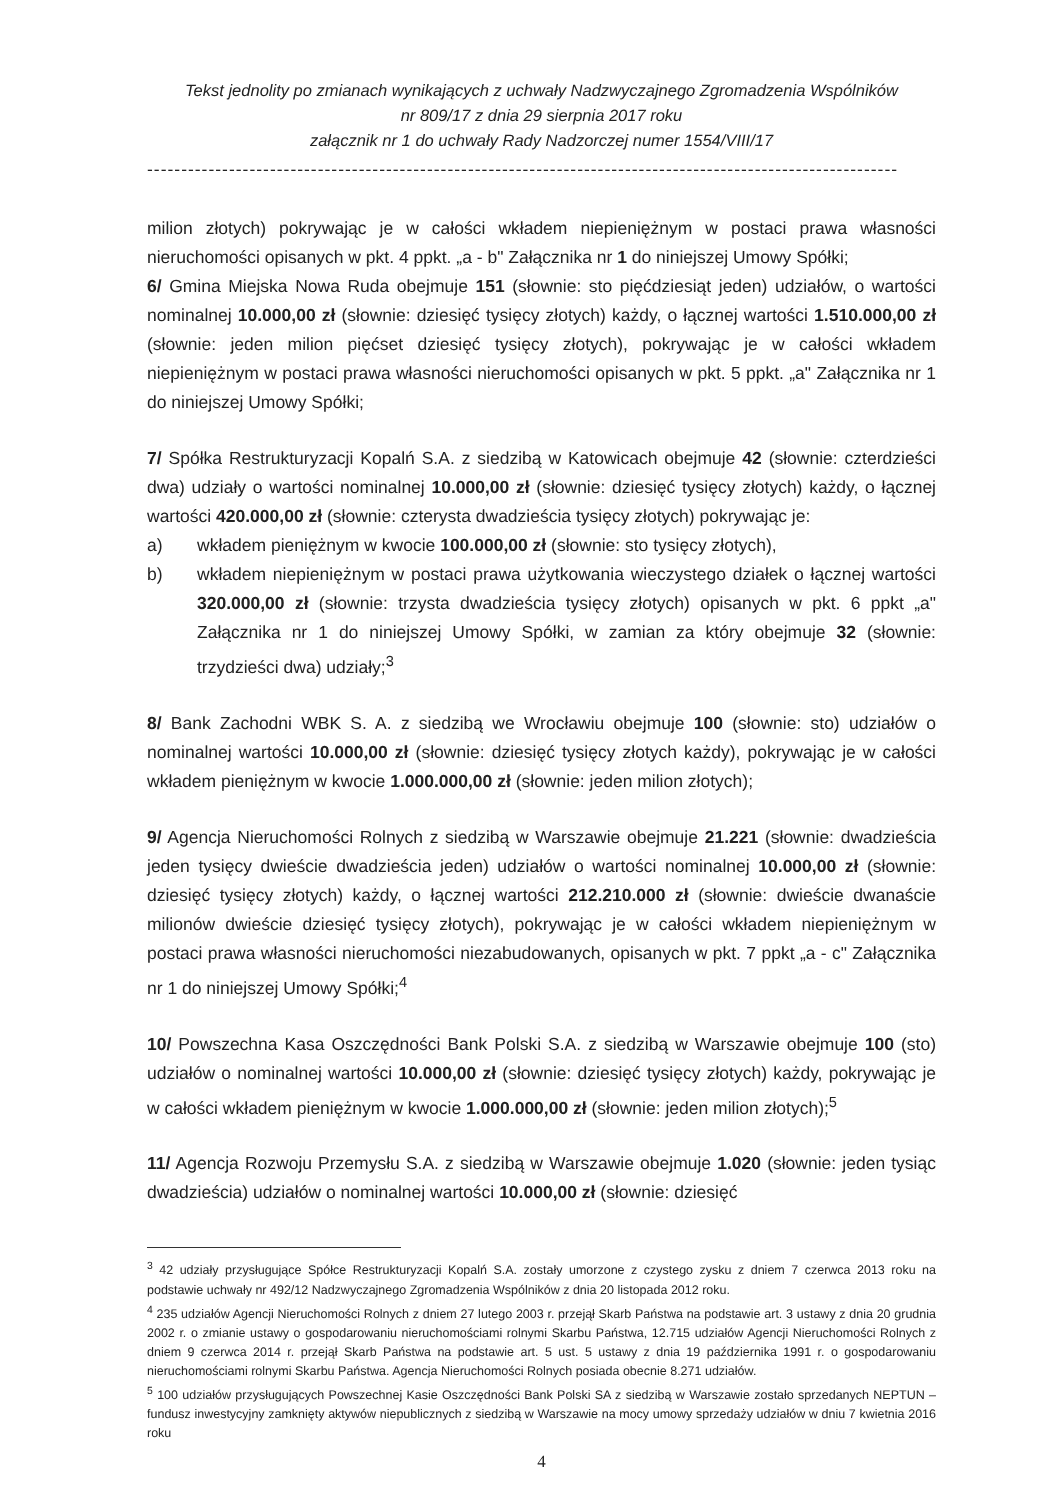Tekst jednolity po zmianach wynikających z uchwały Nadzwyczajnego Zgromadzenia Wspólników
nr 809/17 z dnia 29 sierpnia 2017 roku
załącznik nr 1 do uchwały Rady Nadzorczej numer 1554/VIII/17
--------------------------------------------------------------------------------------------------------------
milion złotych) pokrywając je w całości wkładem niepieniężnym w postaci prawa własności nieruchomości opisanych w pkt. 4 ppkt. „a - b" Załącznika nr 1 do niniejszej Umowy Spółki;
6/ Gmina Miejska Nowa Ruda obejmuje 151 (słownie: sto pięćdziesiąt jeden) udziałów, o wartości nominalnej 10.000,00 zł (słownie: dziesięć tysięcy złotych) każdy, o łącznej wartości 1.510.000,00 zł (słownie: jeden milion pięćset dziesięć tysięcy złotych), pokrywając je w całości wkładem niepieniężnym w postaci prawa własności nieruchomości opisanych w pkt. 5 ppkt. „a" Załącznika nr 1 do niniejszej Umowy Spółki;
7/ Spółka Restrukturyzacji Kopalń S.A. z siedzibą w Katowicach obejmuje 42 (słownie: czterdzieści dwa) udziały o wartości nominalnej 10.000,00 zł (słownie: dziesięć tysięcy złotych) każdy, o łącznej wartości 420.000,00 zł (słownie: czterysta dwadzieścia tysięcy złotych) pokrywając je:
a) wkładem pieniężnym w kwocie 100.000,00 zł (słownie: sto tysięcy złotych),
b) wkładem niepieniężnym w postaci prawa użytkowania wieczystego działek o łącznej wartości 320.000,00 zł (słownie: trzysta dwadzieścia tysięcy złotych) opisanych w pkt. 6 ppkt „a" Załącznika nr 1 do niniejszej Umowy Spółki, w zamian za który obejmuje 32 (słownie: trzydzieści dwa) udziały;<sup>3</sup>
8/ Bank Zachodni WBK S. A. z siedzibą we Wrocławiu obejmuje 100 (słownie: sto) udziałów o nominalnej wartości 10.000,00 zł (słownie: dziesięć tysięcy złotych każdy), pokrywając je w całości wkładem pieniężnym w kwocie 1.000.000,00 zł (słownie: jeden milion złotych);
9/ Agencja Nieruchomości Rolnych z siedzibą w Warszawie obejmuje 21.221 (słownie: dwadzieścia jeden tysięcy dwieście dwadzieścia jeden) udziałów o wartości nominalnej 10.000,00 zł (słownie: dziesięć tysięcy złotych) każdy, o łącznej wartości 212.210.000 zł (słownie: dwieście dwanaście milionów dwieście dziesięć tysięcy złotych), pokrywając je w całości wkładem niepieniężnym w postaci prawa własności nieruchomości niezabudowanych, opisanych w pkt. 7 ppkt „a - c" Załącznika nr 1 do niniejszej Umowy Spółki;<sup>4</sup>
10/ Powszechna Kasa Oszczędności Bank Polski S.A. z siedzibą w Warszawie obejmuje 100 (sto) udziałów o nominalnej wartości 10.000,00 zł (słownie: dziesięć tysięcy złotych) każdy, pokrywając je w całości wkładem pieniężnym w kwocie 1.000.000,00 zł (słownie: jeden milion złotych);<sup>5</sup>
11/ Agencja Rozwoju Przemysłu S.A. z siedzibą w Warszawie obejmuje 1.020 (słownie: jeden tysiąc dwadzieścia) udziałów o nominalnej wartości 10.000,00 zł (słownie: dziesięć
<sup>3</sup> 42 udziały przysługujące Spółce Restrukturyzacji Kopalń S.A. zostały umorzone z czystego zysku z dniem 7 czerwca 2013 roku na podstawie uchwały nr 492/12 Nadzwyczajnego Zgromadzenia Wspólników z dnia 20 listopada 2012 roku.
<sup>4</sup> 235 udziałów Agencji Nieruchomości Rolnych z dniem 27 lutego 2003 r. przejął Skarb Państwa na podstawie art. 3 ustawy z dnia 20 grudnia 2002 r. o zmianie ustawy o gospodarowaniu nieruchomościami rolnymi Skarbu Państwa, 12.715 udziałów Agencji Nieruchomości Rolnych z dniem 9 czerwca 2014 r. przejął Skarb Państwa na podstawie art. 5 ust. 5 ustawy z dnia 19 października 1991 r. o gospodarowaniu nieruchomościami rolnymi Skarbu Państwa. Agencja Nieruchomości Rolnych posiada obecnie 8.271 udziałów.
<sup>5</sup> 100 udziałów przysługujących Powszechnej Kasie Oszczędności Bank Polski SA z siedzibą w Warszawie zostało sprzedanych NEPTUN – fundusz inwestycyjny zamknięty aktywów niepublicznych z siedzibą w Warszawie na mocy umowy sprzedaży udziałów w dniu 7 kwietnia 2016 roku
4